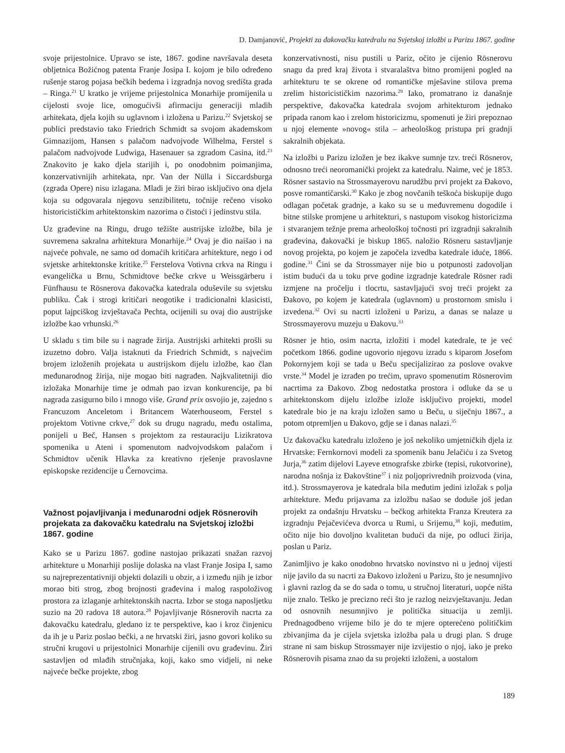D. Damjanović, Projekti za đakovačku katedralu na Svjetskoj izložbi u Parizu 1867. godine
svoje prijestolnice. Upravo se iste, 1867. godine navršavala deseta obljetnica Božićnog patenta Franje Josipa I. kojom je bilo određeno rušenje starog pojasa bečkih bedema i izgradnja novog središta grada – Ringa.<sup>21</sup> U kratko je vrijeme prijestolnica Monarhije promijenila u cijelosti svoje lice, omogućivši afirmaciju generaciji mladih arhitekata, djela kojih su uglavnom i izložena u Parizu.<sup>22</sup> Svjetskoj se publici predstavio tako Friedrich Schmidt sa svojom akademskom Gimnazijom, Hansen s palačom nadvojvode Wilhelma, Ferstel s palačom nadvojvode Ludwiga, Hasenauer sa zgradom Casina, itd.<sup>23</sup> Znakovito je kako djela starijih i, po onodobnim poimanjima, konzervativnijih arhitekata, npr. Van der Nülla i Siccardsburga (zgrada Opere) nisu izlagana. Mladi je žiri birao isključivo ona djela koja su odgovarala njegovu senzibilitetu, točnije rečeno visoko historicističkim arhitektonskim nazorima o čistoći i jedinstvu stila.
Uz građevine na Ringu, drugo težište austrijske izložbe, bila je suvremena sakralna arhitektura Monarhije.<sup>24</sup> Ovaj je dio naišao i na najveće pohvale, ne samo od domaćih kritičara arhitekture, nego i od svjetske arhitektonske kritike.<sup>25</sup> Ferstelova Votivna crkva na Ringu i evangelička u Brnu, Schmidtove bečke crkve u Weissgärberu i Fünfhausu te Rösnerova đakovačka katedrala oduševile su svjetsku publiku. Čak i strogi kritičari neogotike i tradicionalni klasicisti, poput lajpciškog izvještavača Pechta, ocijenili su ovaj dio austrijske izložbe kao vrhunski.<sup>26</sup>
U skladu s tim bile su i nagrade žirija. Austrijski arhitekti prošli su izuzetno dobro. Valja istaknuti da Friedrich Schmidt, s najvećim brojem izloženih projekata u austrijskom dijelu izložbe, kao član međunarodnog žirija, nije mogao biti nagrađen. Najkvalitetniji dio izložaka Monarhije time je odmah pao izvan konkurencije, pa bi nagrada zasigurno bilo i mnogo više. Grand prix osvojio je, zajedno s Francuzom Anceletom i Britancem Waterhouseom, Ferstel s projektom Votivne crkve,<sup>27</sup> dok su drugu nagradu, među ostalima, ponijeli u Beč, Hansen s projektom za restauraciju Lizikratova spomenika u Ateni i spomenutom nadvojvodskom palačom i Schmidtov učenik Hlavka za kreativno rješenje pravoslavne episkopske rezidencije u Černovcima.
Važnost pojavljivanja i međunarodni odjek Rösnerovih projekata za đakovačku katedralu na Svjetskoj izložbi 1867. godine
Kako se u Parizu 1867. godine nastojao prikazati snažan razvoj arhitekture u Monarhiji poslije dolaska na vlast Franje Josipa I, samo su najreprezentativniji objekti dolazili u obzir, a i između njih je izbor morao biti strog, zbog brojnosti građevina i malog raspoloživog prostora za izlaganje arhitektonskih nacrta. Izbor se stoga naposljetku suzio na 20 radova 18 autora.<sup>28</sup> Pojavljivanje Rösnerovih nacrta za đakovačku katedralu, gledano iz te perspektive, kao i kroz činjenicu da ih je u Pariz poslao bečki, a ne hrvatski žiri, jasno govori koliko su stručni krugovi u prijestolnici Monarhije cijenili ovu građevinu. Žiri sastavljen od mlađih stručnjaka, koji, kako smo vidjeli, ni neke najveće bečke projekte, zbog
konzervativnosti, nisu pustili u Pariz, očito je cijenio Rösnerovu snagu da pred kraj života i stvaralaštva bitno promijeni pogled na arhitekturu te se okrene od romantičke mješavine stilova prema zrelim historicističkim nazorima.<sup>29</sup> Iako, promatrano iz današnje perspektive, đakovačka katedrala svojom arhitekturom jednako pripada ranom kao i zrelom historicizmu, spomenuti je žiri prepoznao u njoj elemente »novog« stila – arheološkog pristupa pri gradnji sakralnih objekata.
Na izložbi u Parizu izložen je bez ikakve sumnje tzv. treći Rösnerov, odnosno treći neoromanički projekt za katedralu. Naime, već je 1853. Rösner sastavio na Strossmayerovu narudžbu prvi projekt za Đakovo, posve romantičarski.<sup>30</sup> Kako je zbog novčanih teškoća biskupije dugo odlagan početak gradnje, a kako su se u međuvremenu dogodile i bitne stilske promjene u arhitekturi, s nastupom visokog historicizma i stvaranjem težnje prema arheološkoj točnosti pri izgradnji sakralnih građevina, đakovački je biskup 1865. naložio Rösneru sastavljanje novog projekta, po kojem je započela izvedba katedrale iduće, 1866. godine.<sup>31</sup> Čini se da Strossmayer nije bio u potpunosti zadovoljan istim budući da u toku prve godine izgradnje katedrale Rösner radi izmjene na pročelju i tlocrtu, sastavljajući svoj treći projekt za Đakovo, po kojem je katedrala (uglavnom) u prostornom smislu i izvedena.<sup>32</sup> Ovi su nacrti izloženi u Parizu, a danas se nalaze u Strossmayerovu muzeju u Đakovu.<sup>33</sup>
Rösner je htio, osim nacrta, izložiti i model katedrale, te je već početkom 1866. godine ugovorio njegovu izradu s kiparom Josefom Pokornyjem koji se tada u Beču specijalizirao za poslove ovakve vrste.<sup>34</sup> Model je izrađen po trećim, upravo spomenutim Rösnerovim nacrtima za Đakovo. Zbog nedostatka prostora i odluke da se u arhitektonskom dijelu izložbe izlože isključivo projekti, model katedrale bio je na kraju izložen samo u Beču, u siječnju 1867., a potom otpremljen u Đakovo, gdje se i danas nalazi.<sup>35</sup>
Uz đakovačku katedralu izloženo je još nekoliko umjetničkih djela iz Hrvatske: Fernkornovi modeli za spomenik banu Jelačiću i za Svetog Jurja,<sup>36</sup> zatim dijelovi Layeve etnografske zbirke (tepisi, rukotvorine), narodna nošnja iz Đakovštine<sup>37</sup> i niz poljoprivrednih proizvoda (vina, itd.). Strossmayerova je katedrala bila međutim jedini izložak s polja arhitekture. Među prijavama za izložbu našao se doduše još jedan projekt za ondašnju Hrvatsku – bečkog arhitekta Franza Kreutera za izgradnju Pejačevićeva dvorca u Rumi, u Srijemu,<sup>38</sup> koji, međutim, očito nije bio dovoljno kvalitetan budući da nije, po odluci žirija, poslan u Pariz.
Zanimljivo je kako onodobno hrvatsko novinstvo ni u jednoj vijesti nije javilo da su nacrti za Đakovo izloženi u Parizu, što je nesumnjivo i glavni razlog da se do sada o tomu, u stručnoj literaturi, uopće ništa nije znalo. Teško je precizno reći što je razlog neizvještavanju. Jedan od osnovnih nesumnjivo je politička situacija u zemlji. Prednagodbeno vrijeme bilo je do te mjere opterećeno političkim zbivanjima da je cijela svjetska izložba pala u drugi plan. S druge strane ni sam biskup Strossmayer nije izvijestio o njoj, iako je preko Rösnerovih pisama znao da su projekti izloženi, a uostalom
189